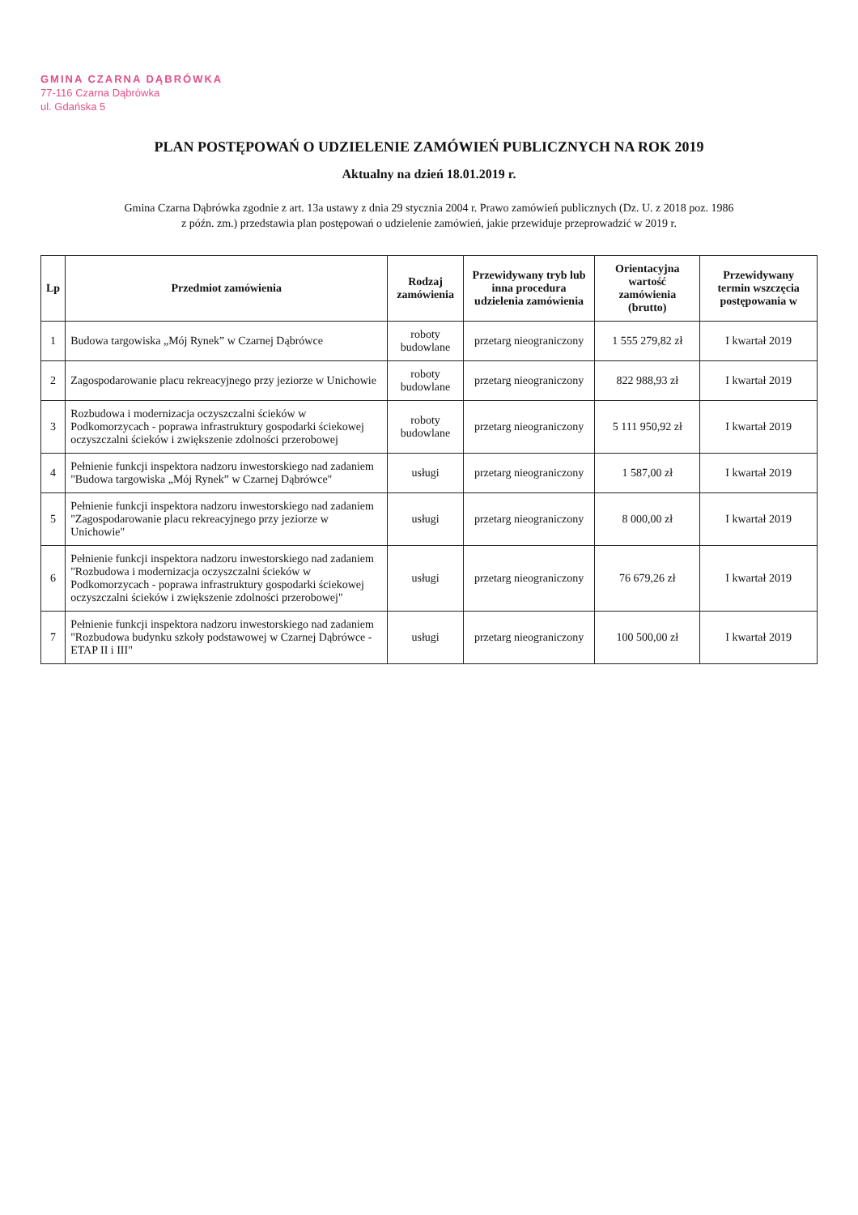GMINA CZARNA DĄBRÓWKA
77-116 Czarna Dąbrówka
ul. Gdańska 5
PLAN POSTĘPOWAŃ O UDZIELENIE ZAMÓWIEŃ PUBLICZNYCH NA ROK 2019
Aktualny na dzień 18.01.2019 r.
Gmina Czarna Dąbrówka zgodnie z art. 13a ustawy z dnia 29 stycznia 2004 r. Prawo zamówień publicznych (Dz. U. z 2018 poz. 1986
z późn. zm.) przedstawia plan postępowań o udzielenie zamówień, jakie przewiduje przeprowadzić w 2019 r.
| Lp | Przedmiot zamówienia | Rodzaj zamówienia | Przewidywany tryb lub inna procedura udzielenia zamówienia | Orientacyjna wartość zamówienia (brutto) | Przewidywany termin wszczęcia postępowania w |
| --- | --- | --- | --- | --- | --- |
| 1 | Budowa targowiska „Mój Rynek” w Czarnej Dąbrówce | roboty budowlane | przetarg nieograniczony | 1 555 279,82 zł | I kwartał 2019 |
| 2 | Zagospodarowanie placu rekreacyjnego przy jeziorze w Unichowie | roboty budowlane | przetarg nieograniczony | 822 988,93 zł | I kwartał 2019 |
| 3 | Rozbudowa i modernizacja oczyszczalni ścieków w Podkomorzycach - poprawa infrastruktury gospodarki ściekowej oczyszczalni ścieków i zwiększenie zdolności przerobowej | roboty budowlane | przetarg nieograniczony | 5 111 950,92 zł | I kwartał 2019 |
| 4 | Pełnienie funkcji inspektora nadzoru inwestorskiego nad zadaniem "Budowa targowiska „Mój Rynek” w Czarnej Dąbrówce" | usługi | przetarg nieograniczony | 1 587,00 zł | I kwartał 2019 |
| 5 | Pełnienie funkcji inspektora nadzoru inwestorskiego nad zadaniem "Zagospodarowanie placu rekreacyjnego przy jeziorze w Unichowie" | usługi | przetarg nieograniczony | 8 000,00 zł | I kwartał 2019 |
| 6 | Pełnienie funkcji inspektora nadzoru inwestorskiego nad zadaniem "Rozbudowa i modernizacja oczyszczalni ścieków w Podkomorzycach - poprawa infrastruktury gospodarki ściekowej oczyszczalni ścieków i zwiększenie zdolności przerobowej" | usługi | przetarg nieograniczony | 76 679,26 zł | I kwartał 2019 |
| 7 | Pełnienie funkcji inspektora nadzoru inwestorskiego nad zadaniem "Rozbudowa budynku szkoły podstawowej w Czarnej Dąbrówce - ETAP II i III" | usługi | przetarg nieograniczony | 100 500,00 zł | I kwartał 2019 |